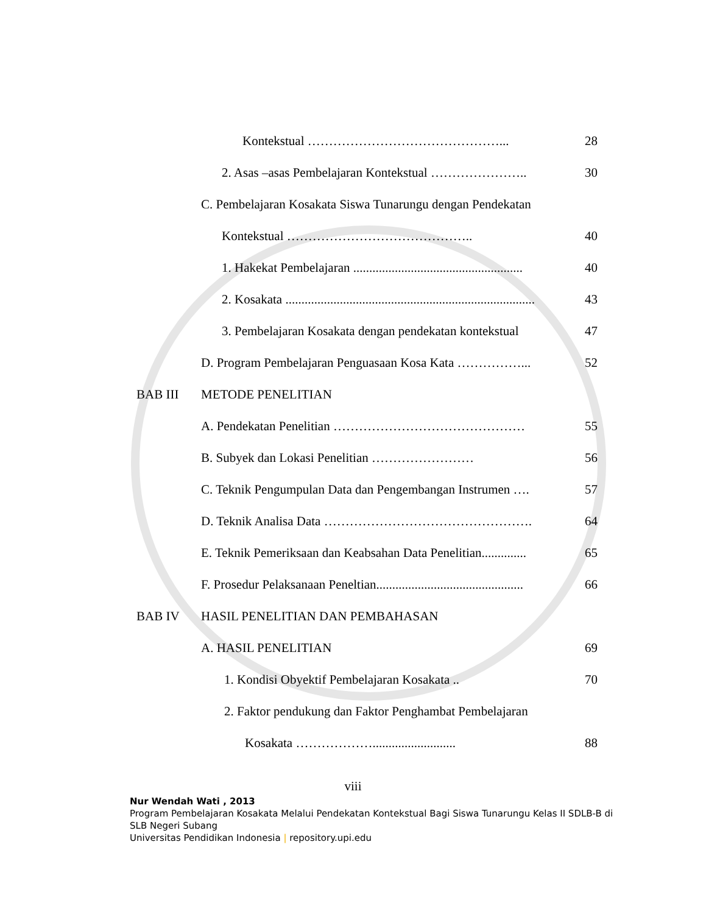Kontekstual ………………………………………... 28
2. Asas –asas Pembelajaran Kontekstual ………………….. 30
C. Pembelajaran Kosakata Siswa Tunarungu dengan Pendekatan
Kontekstual …………………………………….. 40
1. Hakekat Pembelajaran ..................................................... 40
2. Kosakata .............................................................................. 43
3. Pembelajaran Kosakata dengan pendekatan kontekstual 47
D. Program Pembelajaran Penguasaan Kosa Kata ……………... 52
BAB III METODE PENELITIAN
A. Pendekatan Penelitian ……………………………………… 55
B. Subyek dan Lokasi Penelitian …………………… 56
C. Teknik Pengumpulan Data dan Pengembangan Instrumen …. 57
D. Teknik Analisa Data …………………………………………. 64
E. Teknik Pemeriksaan dan Keabsahan Data Penelitian.............. 65
F. Prosedur Pelaksanaan Peneltian.............................................. 66
BAB IV HASIL PENELITIAN DAN PEMBAHASAN
A. HASIL PENELITIAN 69
1. Kondisi Obyektif Pembelajaran Kosakata .. 70
2. Faktor pendukung dan Faktor Penghambat Pembelajaran
Kosakata ……………….......................... 88
viii
Nur Wendah Wati , 2013
Program Pembelajaran Kosakata Melalui Pendekatan Kontekstual Bagi Siswa Tunarungu Kelas II SDLB-B di SLB Negeri Subang
Universitas Pendidikan Indonesia | repository.upi.edu